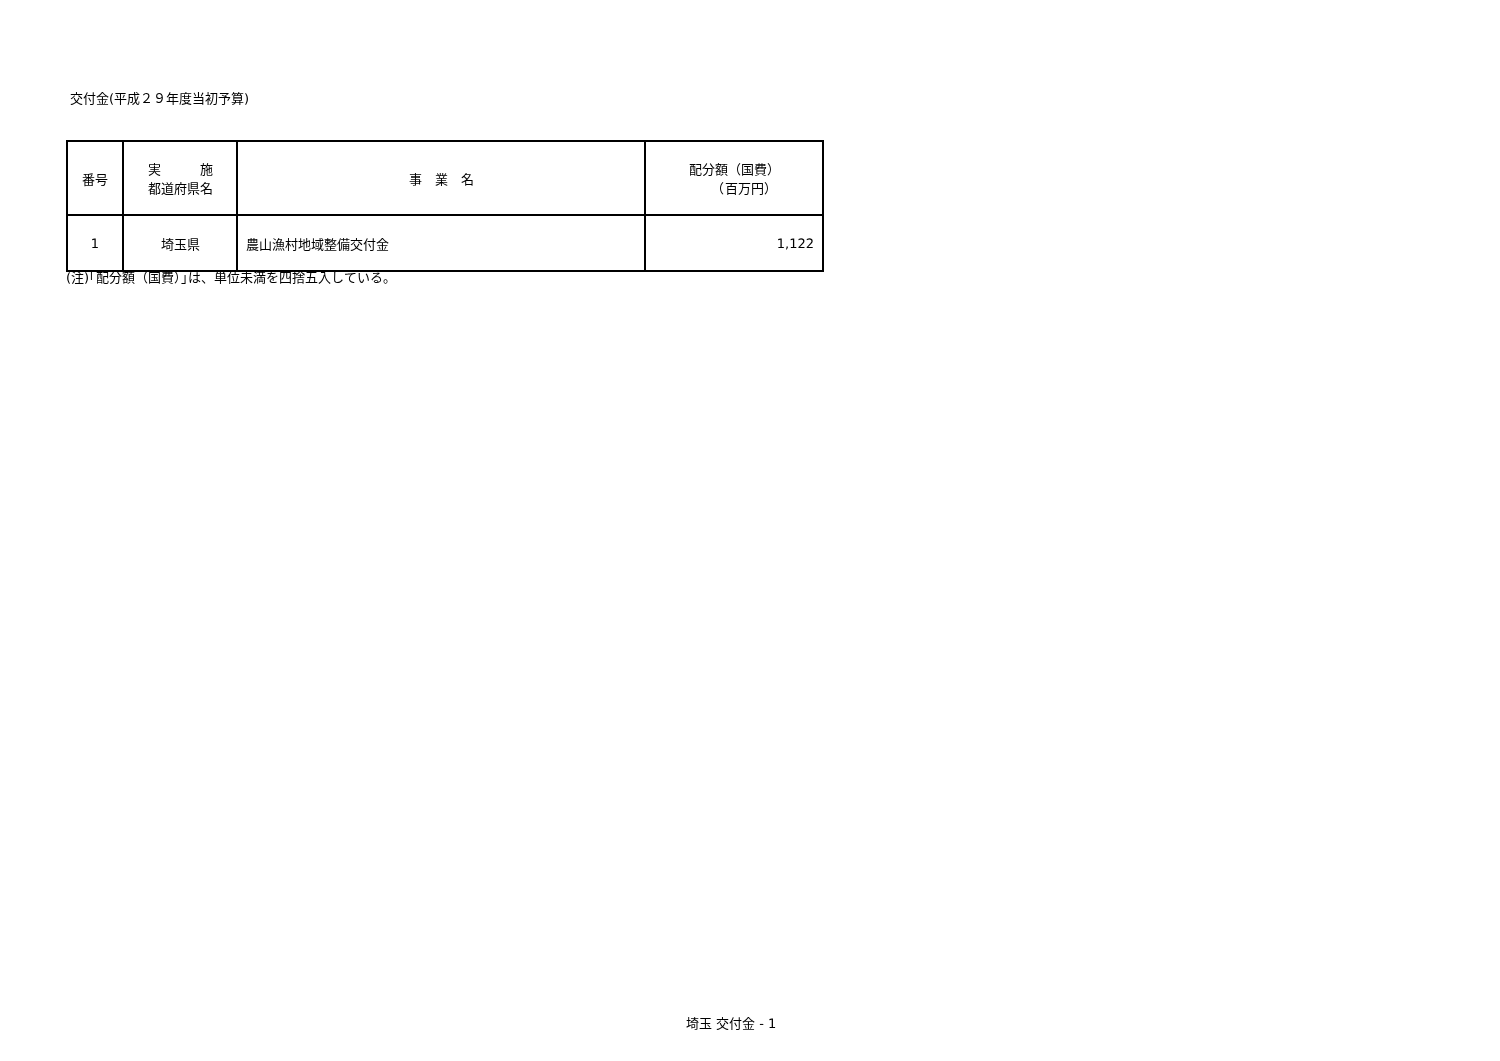交付金(平成２９年度当初予算)
| 番号 | 実 施 都道府県名 | 事 業 名 | 配分額（国費） （百万円） |
| --- | --- | --- | --- |
| 1 | 埼玉県 | 農山漁村地域整備交付金 | 1,122 |
(注)｢配分額（国費）｣は、単位未満を四捨五入している。
埼玉 交付金 - 1